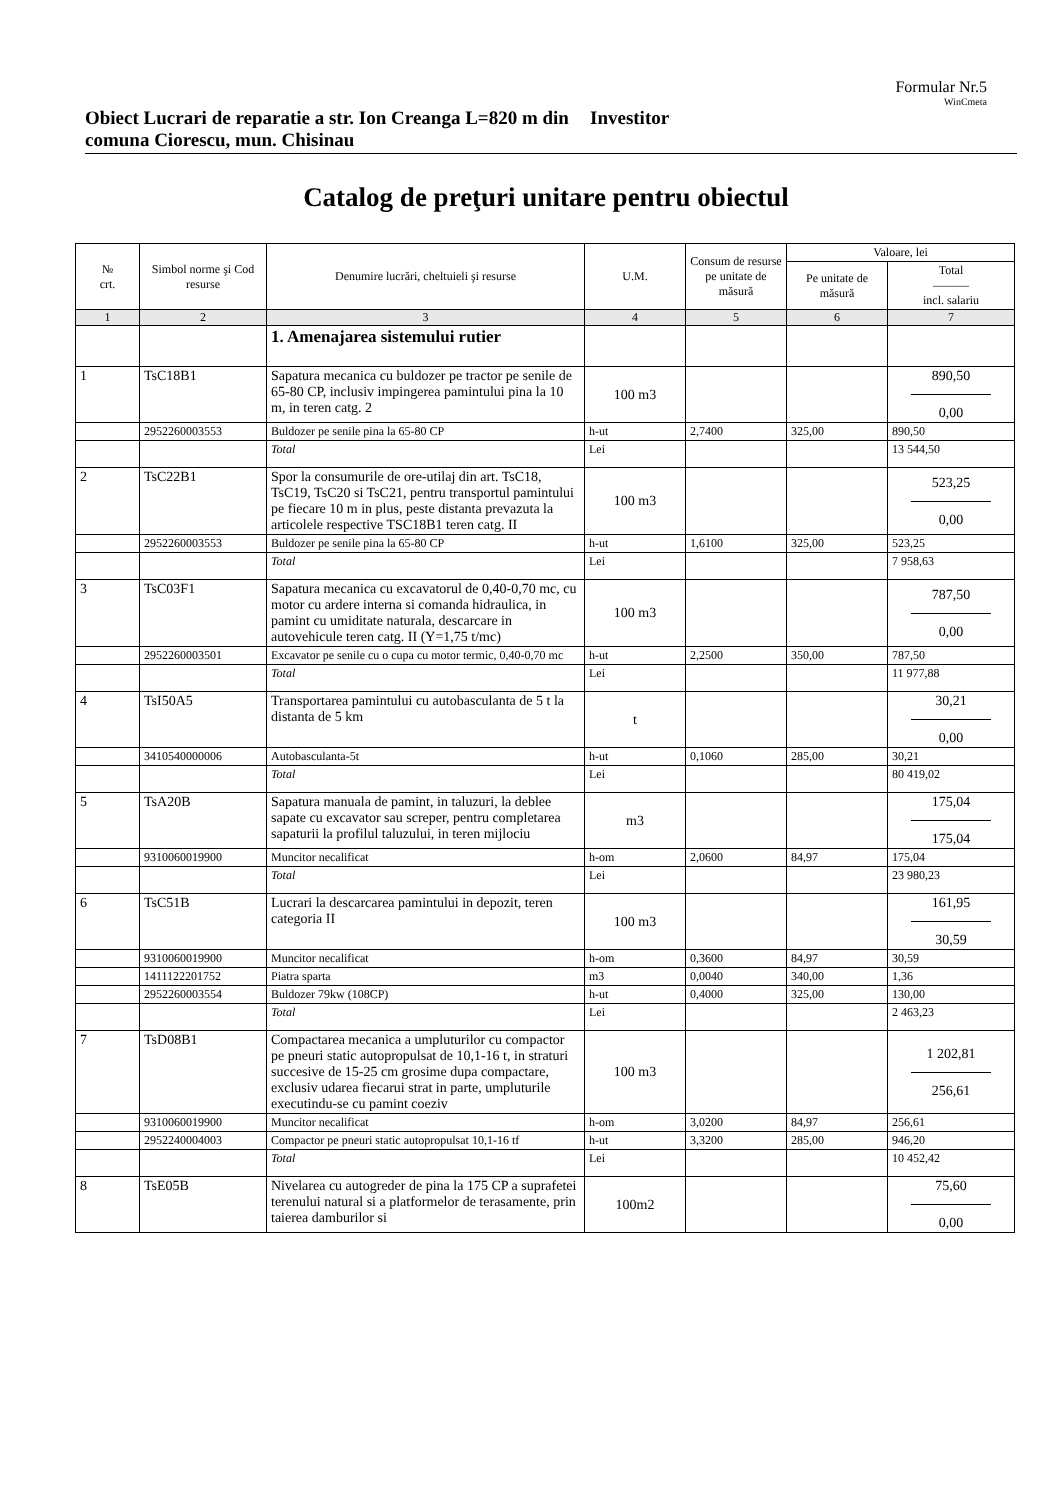Formular Nr.5
WinCmeta
Obiect Lucrari de reparatie a str. Ion Creanga L=820 m din comuna Ciorescu, mun. Chisinau
Investitor
Catalog de preţuri unitare pentru obiectul
| № crt. | Simbol norme şi Cod resurse | Denumire lucrări, cheltuieli şi resurse | U.M. | Consum de resurse pe unitate de măsură | Valoare, lei | |
| --- | --- | --- | --- | --- | --- | --- |
| | | | | | Pe unitate de măsură | Total ——— incl. salariu |
| 1 | 2 | 3 | 4 | 5 | 6 | 7 |
| | | 1. Amenajarea sistemului rutier | | | | |
| 1 | TsC18B1 | Sapatura mecanica cu buldozer pe tractor pe senile de 65-80 CP, inclusiv impingerea pamintului pina la 10 m, in teren catg. 2 | 100 m3 | | | 890,50 0,00 |
| | 2952260003553 | Buldozer pe senile pina la 65-80 CP | h-ut | 2,7400 | 325,00 | 890,50 |
| | | Total | Lei | | | 13 544,50 |
| 2 | TsC22B1 | Spor la consumurile de ore-utilaj din art. TsC18, TsC19, TsC20 si TsC21, pentru transportul pamintului pe fiecare 10 m in plus, peste distanta prevazuta la articolele respective TSC18B1 teren catg. II | 100 m3 | | | 523,25 0,00 |
| | 2952260003553 | Buldozer pe senile pina la 65-80 CP | h-ut | 1,6100 | 325,00 | 523,25 |
| | | Total | Lei | | | 7 958,63 |
| 3 | TsC03F1 | Sapatura mecanica cu excavatorul de 0,40-0,70 mc, cu motor cu ardere interna si comanda hidraulica, in pamint cu umiditate naturala, descarcare in autovehicule teren catg. II (Y=1,75 t/mc) | 100 m3 | | | 787,50 0,00 |
| | 2952260003501 | Excavator pe senile cu o cupa cu motor termic, 0,40-0,70 mc | h-ut | 2,2500 | 350,00 | 787,50 |
| | | Total | Lei | | | 11 977,88 |
| 4 | TsI50A5 | Transportarea pamintului cu autobasculanta de 5 t la distanta de 5 km | t | | | 30,21 0,00 |
| | 3410540000006 | Autobasculanta-5t | h-ut | 0,1060 | 285,00 | 30,21 |
| | | Total | Lei | | | 80 419,02 |
| 5 | TsA20B | Sapatura manuala de pamint, in taluzuri, la deblee sapate cu excavator sau screper, pentru completarea sapaturii la profilul taluzului, in teren mijlociu | m3 | | | 175,04 175,04 |
| | 9310060019900 | Muncitor necalificat | h-om | 2,0600 | 84,97 | 175,04 |
| | | Total | Lei | | | 23 980,23 |
| 6 | TsC51B | Lucrari la descarcarea pamintului in depozit, teren categoria II | 100 m3 | | | 161,95 30,59 |
| | 9310060019900 | Muncitor necalificat | h-om | 0,3600 | 84,97 | 30,59 |
| | 1411122201752 | Piatra sparta | m3 | 0,0040 | 340,00 | 1,36 |
| | 2952260003554 | Buldozer 79kw (108CP) | h-ut | 0,4000 | 325,00 | 130,00 |
| | | Total | Lei | | | 2 463,23 |
| 7 | TsD08B1 | Compactarea mecanica a umpluturilor cu compactor pe pneuri static autopropulsat de 10,1-16 t, in straturi succesive de 15-25 cm grosime dupa compactare, exclusiv udarea fiecarui strat in parte, umpluturile executindu-se cu pamint coeziv | 100 m3 | | | 1 202,81 256,61 |
| | 9310060019900 | Muncitor necalificat | h-om | 3,0200 | 84,97 | 256,61 |
| | 2952240004003 | Compactor pe pneuri static autopropulsat 10,1-16 tf | h-ut | 3,3200 | 285,00 | 946,20 |
| | | Total | Lei | | | 10 452,42 |
| 8 | TsE05B | Nivelarea cu autogreder de pina la 175 CP a suprafetei terenului natural si a platformelor de terasamente, prin taierea damburilor si | 100m2 | | | 75,60 0,00 |